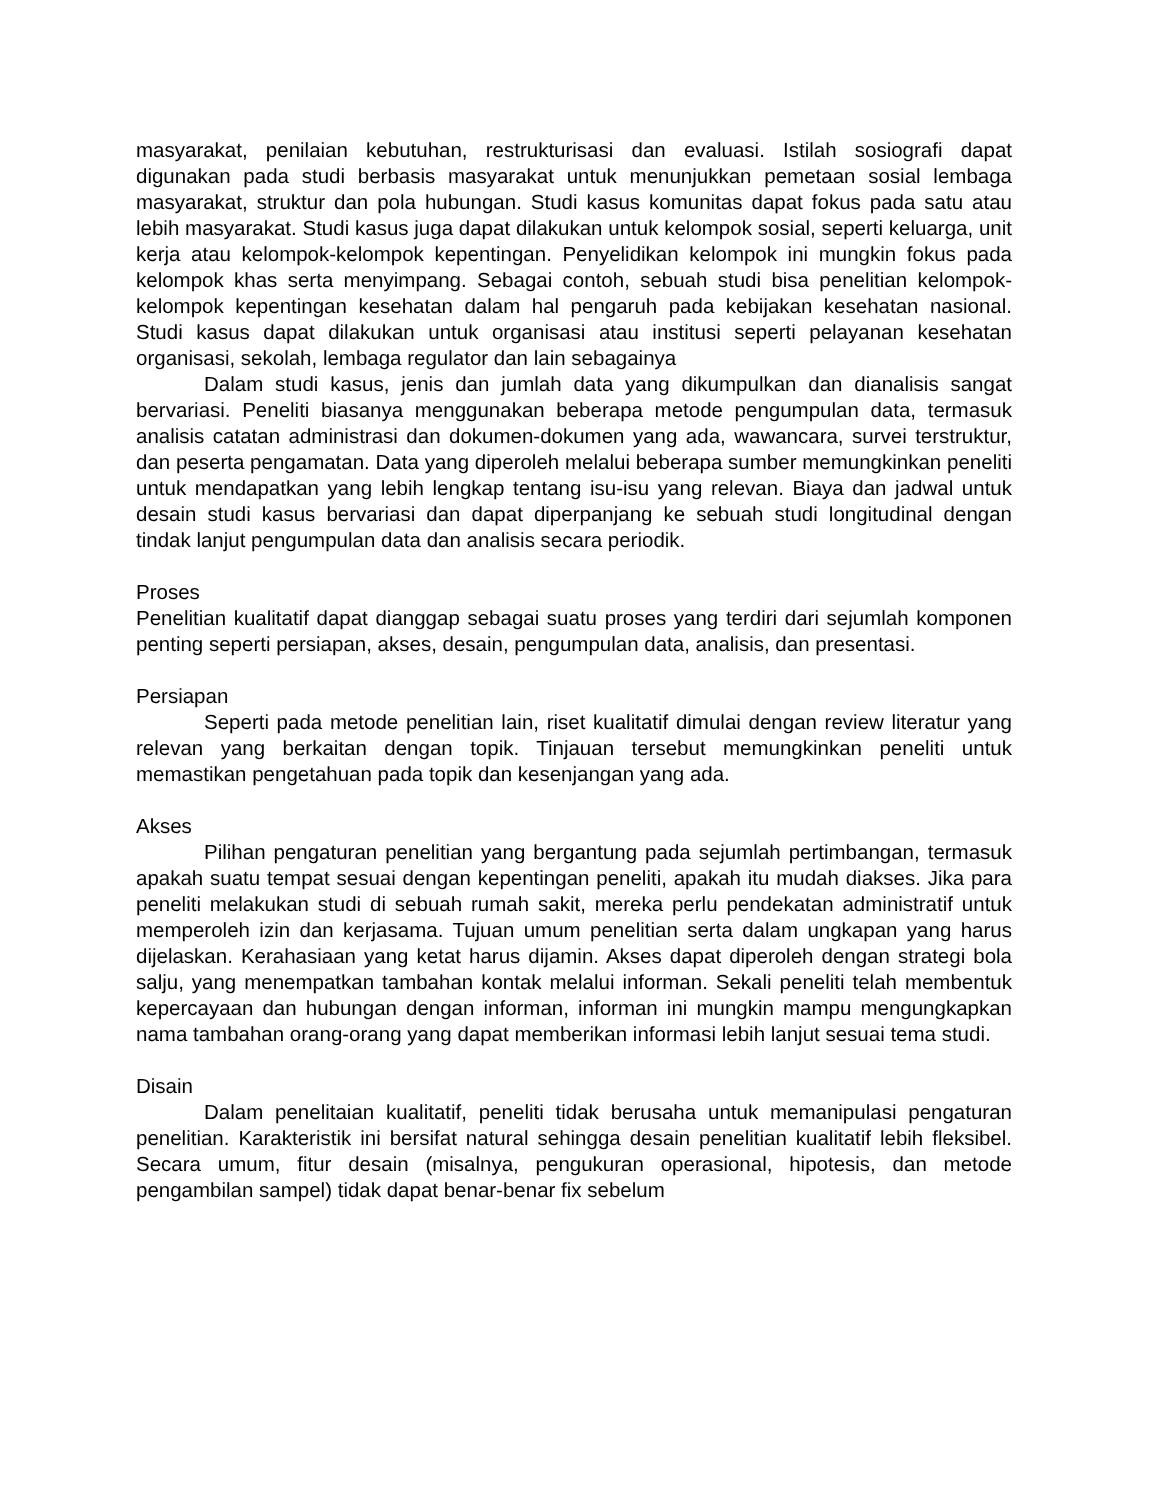masyarakat, penilaian kebutuhan, restrukturisasi dan evaluasi. Istilah sosiografi dapat digunakan pada studi berbasis masyarakat untuk menunjukkan pemetaan sosial lembaga masyarakat, struktur dan pola hubungan. Studi kasus komunitas dapat fokus pada satu atau lebih masyarakat. Studi kasus juga dapat dilakukan untuk kelompok sosial, seperti keluarga, unit kerja atau kelompok-kelompok kepentingan. Penyelidikan kelompok ini mungkin fokus pada kelompok khas serta menyimpang. Sebagai contoh, sebuah studi bisa penelitian kelompok-kelompok kepentingan kesehatan dalam hal pengaruh pada kebijakan kesehatan nasional. Studi kasus dapat dilakukan untuk organisasi atau institusi seperti pelayanan kesehatan organisasi, sekolah, lembaga regulator dan lain sebagainya
Dalam studi kasus, jenis dan jumlah data yang dikumpulkan dan dianalisis sangat bervariasi. Peneliti biasanya menggunakan beberapa metode pengumpulan data, termasuk analisis catatan administrasi dan dokumen-dokumen yang ada, wawancara, survei terstruktur, dan peserta pengamatan. Data yang diperoleh melalui beberapa sumber memungkinkan peneliti untuk mendapatkan yang lebih lengkap tentang isu-isu yang relevan. Biaya dan jadwal untuk desain studi kasus bervariasi dan dapat diperpanjang ke sebuah studi longitudinal dengan tindak lanjut pengumpulan data dan analisis secara periodik.
Proses
Penelitian kualitatif dapat dianggap sebagai suatu proses yang terdiri dari sejumlah komponen penting seperti persiapan, akses, desain, pengumpulan data, analisis, dan presentasi.
Persiapan
Seperti pada metode penelitian lain, riset kualitatif dimulai dengan review literatur yang relevan yang berkaitan dengan topik. Tinjauan tersebut memungkinkan peneliti untuk memastikan pengetahuan pada topik dan kesenjangan yang ada.
Akses
Pilihan pengaturan penelitian yang bergantung pada sejumlah pertimbangan, termasuk apakah suatu tempat sesuai dengan kepentingan peneliti, apakah itu mudah diakses. Jika para peneliti melakukan studi di sebuah rumah sakit, mereka perlu pendekatan administratif untuk memperoleh izin dan kerjasama. Tujuan umum penelitian serta dalam ungkapan yang harus dijelaskan. Kerahasiaan yang ketat harus dijamin. Akses dapat diperoleh dengan strategi bola salju, yang menempatkan tambahan kontak melalui informan. Sekali peneliti telah membentuk kepercayaan dan hubungan dengan informan, informan ini mungkin mampu mengungkapkan nama tambahan orang-orang yang dapat memberikan informasi lebih lanjut sesuai tema studi.
Disain
Dalam penelitaian kualitatif, peneliti tidak berusaha untuk memanipulasi pengaturan penelitian. Karakteristik ini bersifat natural sehingga desain penelitian kualitatif lebih fleksibel. Secara umum, fitur desain (misalnya, pengukuran operasional, hipotesis, dan metode pengambilan sampel) tidak dapat benar-benar fix sebelum